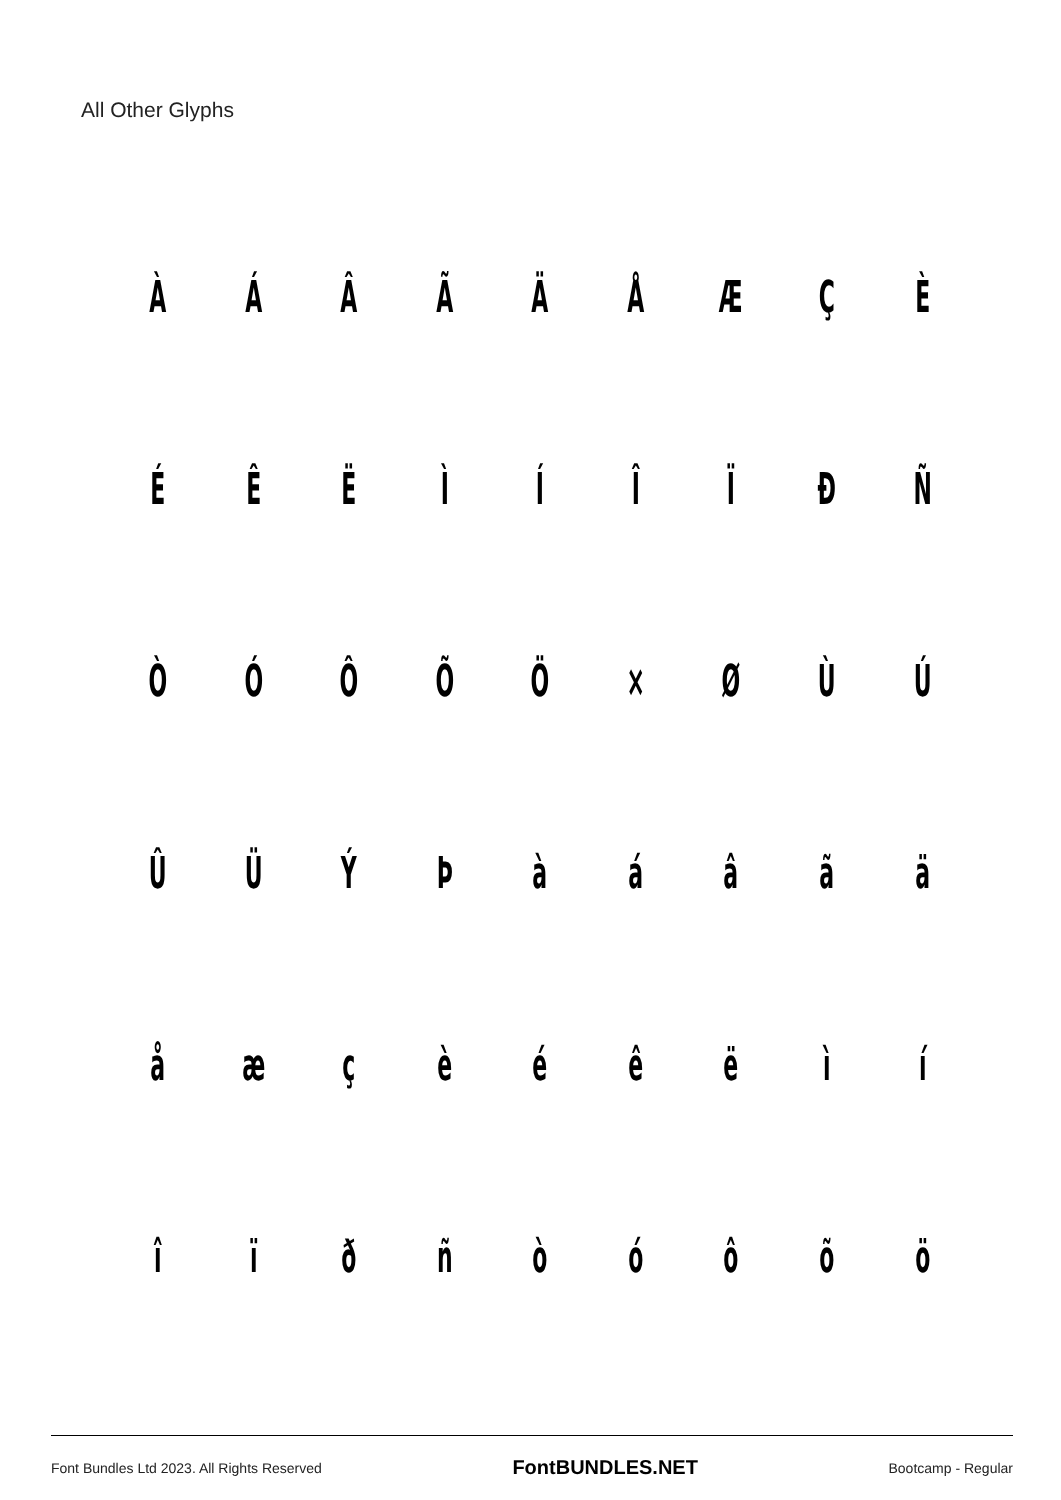All Other Glyphs
À Á Â Ã Ä Å Æ Ç È
É Ê Ë Ì Í Î Ï Ð Ñ
Ò Ó Ô Õ Ö × Ø Ù Ú
Û Ü Ý Þ à á â ã ä
å æ ç è é ê ë ì í
î ï ð ñ ò ó ô õ ö
Font Bundles Ltd 2023. All Rights Reserved FontBUNDLES.NET Bootcamp - Regular